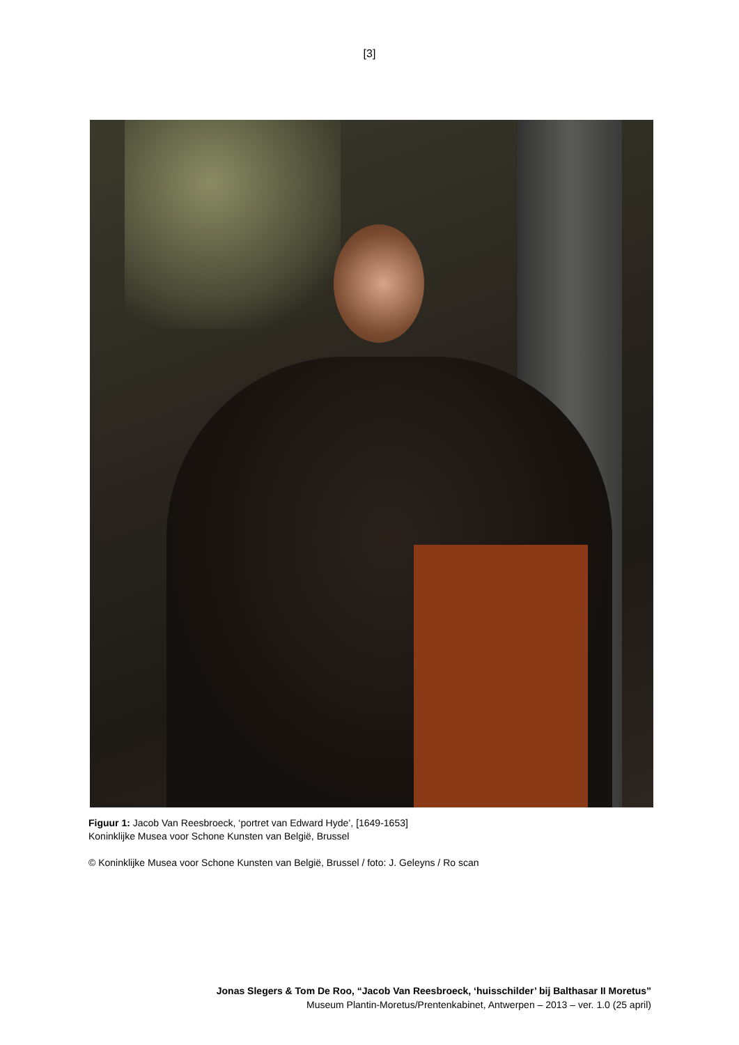[3]
Figuur 1: Jacob Van Reesbroeck, ‘portret van Edward Hyde’, [1649-1653]
Koninklijke Musea voor Schone Kunsten van België, Brussel
© Koninklijke Musea voor Schone Kunsten van België, Brussel / foto: J. Geleyns / Ro scan
Jonas Slegers & Tom De Roo, “Jacob Van Reesbroeck, ‘huisschilder’ bij Balthasar II Moretus”
Museum Plantin-Moretus/Prentenkabinet, Antwerpen – 2013 – ver. 1.0 (25 april)